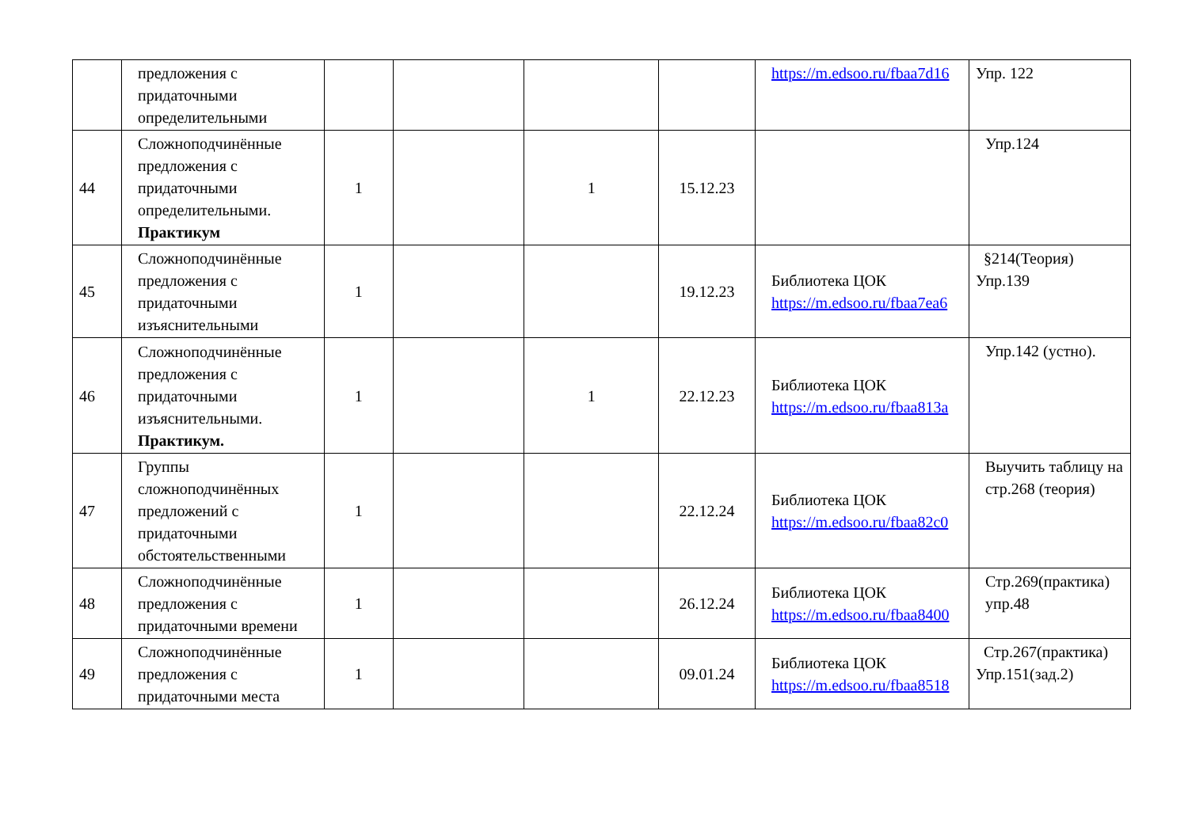| | предложения с придаточными определительными | | | | | https://m.edsoo.ru/fbaa7d16 | Упр. 122 |
| 44 | Сложноподчинённые предложения с придаточными определительными. Практикум | 1 | | 1 | 15.12.23 | | Упр.124 |
| 45 | Сложноподчинённые предложения с придаточными изъяснительными | 1 | | | 19.12.23 | Библиотека ЦОК https://m.edsoo.ru/fbaa7ea6 | §214(Теория) Упр.139 |
| 46 | Сложноподчинённые предложения с придаточными изъяснительными. Практикум. | 1 | | 1 | 22.12.23 | Библиотека ЦОК https://m.edsoo.ru/fbaa813a | Упр.142 (устно). |
| 47 | Группы сложноподчинённых предложений с придаточными обстоятельственными | 1 | | | 22.12.24 | Библиотека ЦОК https://m.edsoo.ru/fbaa82c0 | Выучить таблицу на стр.268 (теория) |
| 48 | Сложноподчинённые предложения с придаточными времени | 1 | | | 26.12.24 | Библиотека ЦОК https://m.edsoo.ru/fbaa8400 | Стр.269(практика) упр.48 |
| 49 | Сложноподчинённые предложения с придаточными места | 1 | | | 09.01.24 | Библиотека ЦОК https://m.edsoo.ru/fbaa8518 | Стр.267(практика) Упр.151(зад.2) |